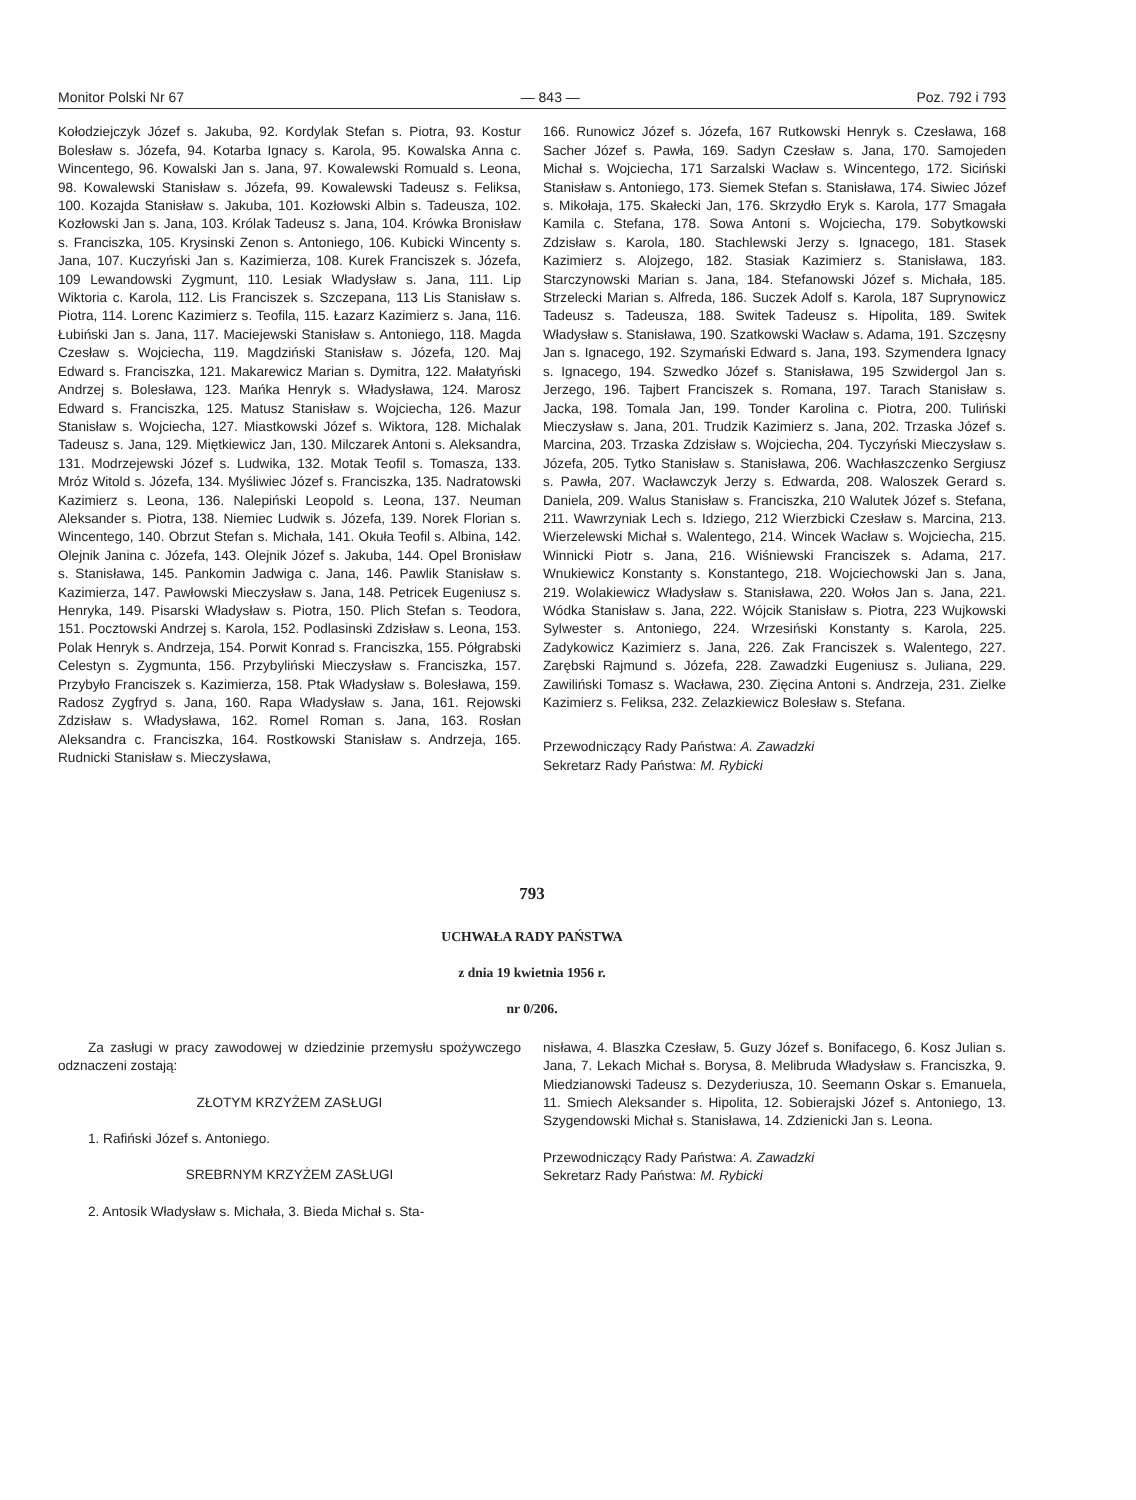Monitor Polski Nr 67 — 843 — Poz. 792 i 793
Kołodziejczyk Józef s. Jakuba, 92. Kordylak Stefan s. Piotra, 93. Kostur Bolesław s. Józefa, 94. Kotarba Ignacy s. Karola, 95. Kowalska Anna c. Wincentego, 96. Kowalski Jan s. Jana, 97. Kowalewski Romuald s. Leona, 98. Kowalewski Stanisław s. Józefa, 99. Kowalewski Tadeusz s. Feliksa, 100. Kozajda Stanisław s. Jakuba, 101. Kozłowski Albin s. Tadeusza, 102. Kozłowski Jan s. Jana, 103. Królak Tadeusz s. Jana, 104. Krówka Bronisław s. Franciszka, 105. Krysinski Zenon s. Antoniego, 106. Kubicki Wincenty s. Jana, 107. Kuczyński Jan s. Kazimierza, 108. Kurek Franciszek s. Józefa, 109 Lewandowski Zygmunt, 110. Lesiak Władysław s. Jana, 111. Lip Wiktoria c. Karola, 112. Lis Franciszek s. Szczepana, 113 Lis Stanisław s. Piotra, 114. Lorenc Kazimierz s. Teofila, 115. Łazarz Kazimierz s. Jana, 116. Łubiński Jan s. Jana, 117. Maciejewski Stanisław s. Antoniego, 118. Magda Czesław s. Wojciecha, 119. Magdziński Stanisław s. Józefa, 120. Maj Edward s. Franciszka, 121. Makarewicz Marian s. Dymitra, 122. Małatyński Andrzej s. Bolesława, 123. Mańka Henryk s. Władysława, 124. Marosz Edward s. Franciszka, 125. Matusz Stanisław s. Wojciecha, 126. Mazur Stanisław s. Wojciecha, 127. Miastkowski Józef s. Wiktora, 128. Michalak Tadeusz s. Jana, 129. Miętkiewicz Jan, 130. Milczarek Antoni s. Aleksandra, 131. Modrzejewski Józef s. Ludwika, 132. Motak Teofil s. Tomasza, 133. Mróz Witold s. Józefa, 134. Myśliwiec Józef s. Franciszka, 135. Nadratowski Kazimierz s. Leona, 136. Nalepiński Leopold s. Leona, 137. Neuman Aleksander s. Piotra, 138. Niemiec Ludwik s. Józefa, 139. Norek Florian s. Wincentego, 140. Obrzut Stefan s. Michała, 141. Okuła Teofil s. Albina, 142. Olejnik Janina c. Józefa, 143. Olejnik Józef s. Jakuba, 144. Opel Bronisław s. Stanisława, 145. Pankomin Jadwiga c. Jana, 146. Pawlik Stanisław s. Kazimierza, 147. Pawłowski Mieczysław s. Jana, 148. Petricek Eugeniusz s. Henryka, 149. Pisarski Władysław s. Piotra, 150. Plich Stefan s. Teodora, 151. Pocztowski Andrzej s. Karola, 152. Podlasinski Zdzisław s. Leona, 153. Polak Henryk s. Andrzeja, 154. Porwit Konrad s. Franciszka, 155. Półgrabski Celestyn s. Zygmunta, 156. Przybyliński Mieczysław s. Franciszka, 157. Przybyło Franciszek s. Kazimierza, 158. Ptak Władysław s. Bolesława, 159. Radosz Zygfryd s. Jana, 160. Rapa Władysław s. Jana, 161. Rejowski Zdzisław s. Władysława, 162. Romel Roman s. Jana, 163. Rosłan Aleksandra c. Franciszka, 164. Rostkowski Stanisław s. Andrzeja, 165. Rudnicki Stanisław s. Mieczysława,
166. Runowicz Józef s. Józefa, 167 Rutkowski Henryk s. Czesława, 168 Sacher Józef s. Pawła, 169. Sadyn Czesław s. Jana, 170. Samojeden Michał s. Wojciecha, 171 Sarzalski Wacław s. Wincentego, 172. Siciński Stanisław s. Antoniego, 173. Siemek Stefan s. Stanisława, 174. Siwiec Józef s. Mikołaja, 175. Skałecki Jan, 176. Skrzydło Eryk s. Karola, 177 Smagała Kamila c. Stefana, 178. Sowa Antoni s. Wojciecha, 179. Sobytkowski Zdzisław s. Karola, 180. Stachlewski Jerzy s. Ignacego, 181. Stasek Kazimierz s. Alojzego, 182. Stasiak Kazimierz s. Stanisława, 183. Starczynowski Marian s. Jana, 184. Stefanowski Józef s. Michała, 185. Strzelecki Marian s. Alfreda, 186. Suczek Adolf s. Karola, 187 Suprynowicz Tadeusz s. Tadeusza, 188. Switek Tadeusz s. Hipolita, 189. Switek Władysław s. Stanisława, 190. Szatkowski Wacław s. Adama, 191. Szczęsny Jan s. Ignacego, 192. Szymański Edward s. Jana, 193. Szymendera Ignacy s. Ignacego, 194. Szwedko Józef s. Stanisława, 195 Szwidergol Jan s. Jerzego, 196. Tajbert Franciszek s. Romana, 197. Tarach Stanisław s. Jacka, 198. Tomala Jan, 199. Tonder Karolina c. Piotra, 200. Tuliński Mieczysław s. Jana, 201. Trudzik Kazimierz s. Jana, 202. Trzaska Józef s. Marcina, 203. Trzaska Zdzisław s. Wojciecha, 204. Tyczyński Mieczysław s. Józefa, 205. Tytko Stanisław s. Stanisława, 206. Wachłaszczenko Sergiusz s. Pawła, 207. Wacławczyk Jerzy s. Edwarda, 208. Waloszek Gerard s. Daniela, 209. Walus Stanisław s. Franciszka, 210 Walutek Józef s. Stefana, 211. Wawrzyniak Lech s. Idziego, 212 Wierzbicki Czesław s. Marcina, 213. Wierzelewski Michał s. Walentego, 214. Wincek Wacław s. Wojciecha, 215. Winnicki Piotr s. Jana, 216. Wiśniewski Franciszek s. Adama, 217. Wnukiewicz Konstanty s. Konstantego, 218. Wojciechowski Jan s. Jana, 219. Wolakiewicz Władysław s. Stanisława, 220. Wołos Jan s. Jana, 221. Wódka Stanisław s. Jana, 222. Wójcik Stanisław s. Piotra, 223 Wujkowski Sylwester s. Antoniego, 224. Wrzesiński Konstanty s. Karola, 225. Zadykowicz Kazimierz s. Jana, 226. Zak Franciszek s. Walentego, 227. Zarębski Rajmund s. Józefa, 228. Zawadzki Eugeniusz s. Juliana, 229. Zawiliński Tomasz s. Wacława, 230. Zięcina Antoni s. Andrzeja, 231. Zielke Kazimierz s. Feliksa, 232. Zelazkiewicz Bolesław s. Stefana.
Przewodniczący Rady Państwa: A. Zawadzki
Sekretarz Rady Państwa: M. Rybicki
793
UCHWAŁA RADY PAŃSTWA
z dnia 19 kwietnia 1956 r.
nr 0/206.
Za zasługi w pracy zawodowej w dziedzinie przemysłu spożywczego odznaczeni zostają:
ZŁOTYM KRZYŻEM ZASŁUGI
1. Rafiński Józef s. Antoniego.
SREBRNYM KRZYŻEM ZASŁUGI
2. Antosik Władysław s. Michała, 3. Bieda Michał s. Sta-
nisława, 4. Blaszka Czesław, 5. Guzy Józef s. Bonifacego, 6. Kosz Julian s. Jana, 7. Lekach Michał s. Borysa, 8. Melibruda Władysław s. Franciszka, 9. Miedzianowski Tadeusz s. Dezyderiusza, 10. Seemann Oskar s. Emanuela, 11. Smiech Aleksander s. Hipolita, 12. Sobierajski Józef s. Antoniego, 13. Szygendowski Michał s. Stanisława, 14. Zdzienicki Jan s. Leona.
Przewodniczący Rady Państwa: A. Zawadzki
Sekretarz Rady Państwa: M. Rybicki